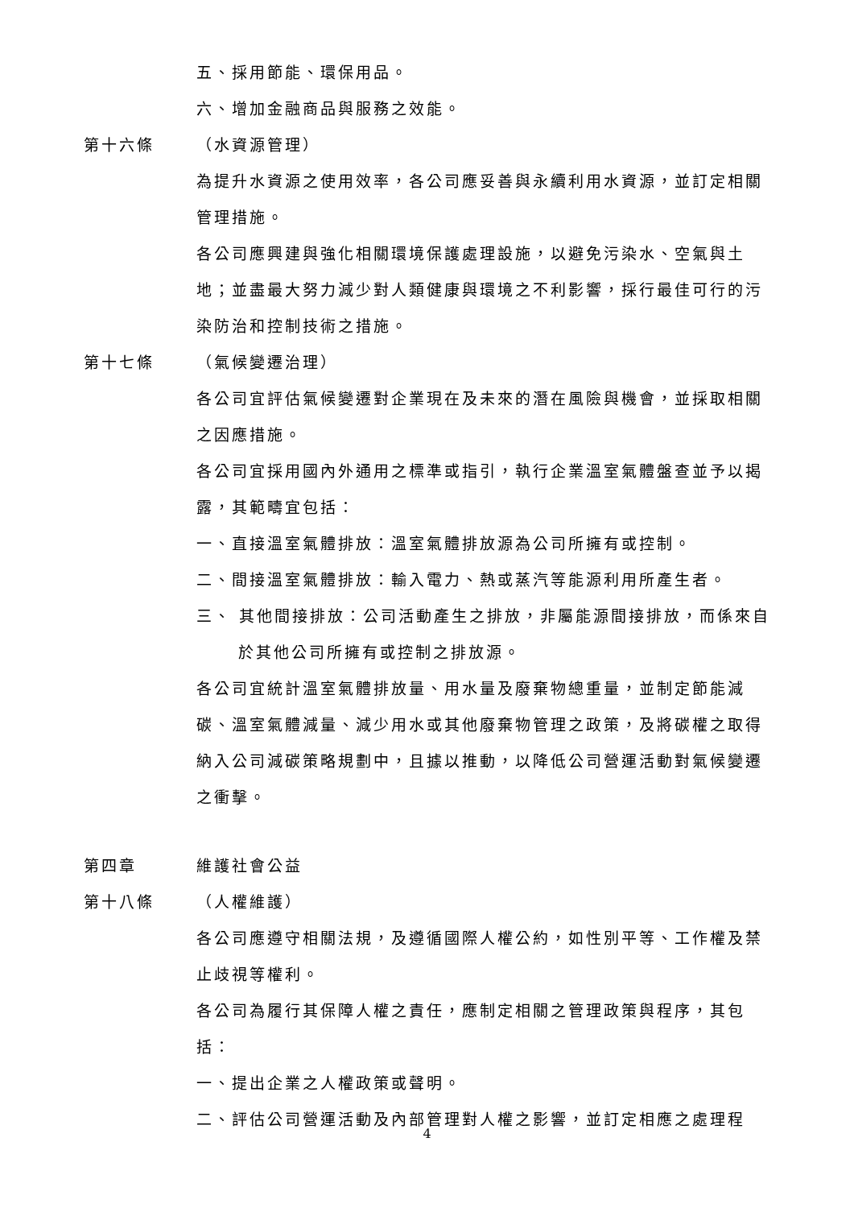五、採用節能、環保用品。
六、增加金融商品與服務之效能。
第十六條 （水資源管理）
為提升水資源之使用效率，各公司應妥善與永續利用水資源，並訂定相關管理措施。
各公司應興建與強化相關環境保護處理設施，以避免污染水、空氣與土地；並盡最大努力減少對人類健康與環境之不利影響，採行最佳可行的污染防治和控制技術之措施。
第十七條 （氣候變遷治理）
各公司宜評估氣候變遷對企業現在及未來的潛在風險與機會，並採取相關之因應措施。
各公司宜採用國內外通用之標準或指引，執行企業溫室氣體盤查並予以揭露，其範疇宜包括：
一、直接溫室氣體排放：溫室氣體排放源為公司所擁有或控制。
二、間接溫室氣體排放：輸入電力、熱或蒸汽等能源利用所產生者。
三、 其他間接排放：公司活動產生之排放，非屬能源間接排放，而係來自於其他公司所擁有或控制之排放源。
各公司宜統計溫室氣體排放量、用水量及廢棄物總重量，並制定節能減碳、溫室氣體減量、減少用水或其他廢棄物管理之政策，及將碳權之取得納入公司減碳策略規劃中，且據以推動，以降低公司營運活動對氣候變遷之衝擊。
第四章 維護社會公益
第十八條 （人權維護）
各公司應遵守相關法規，及遵循國際人權公約，如性別平等、工作權及禁止歧視等權利。
各公司為履行其保障人權之責任，應制定相關之管理政策與程序，其包括：
一、提出企業之人權政策或聲明。
二、評估公司營運活動及內部管理對人權之影響，並訂定相應之處理程
4